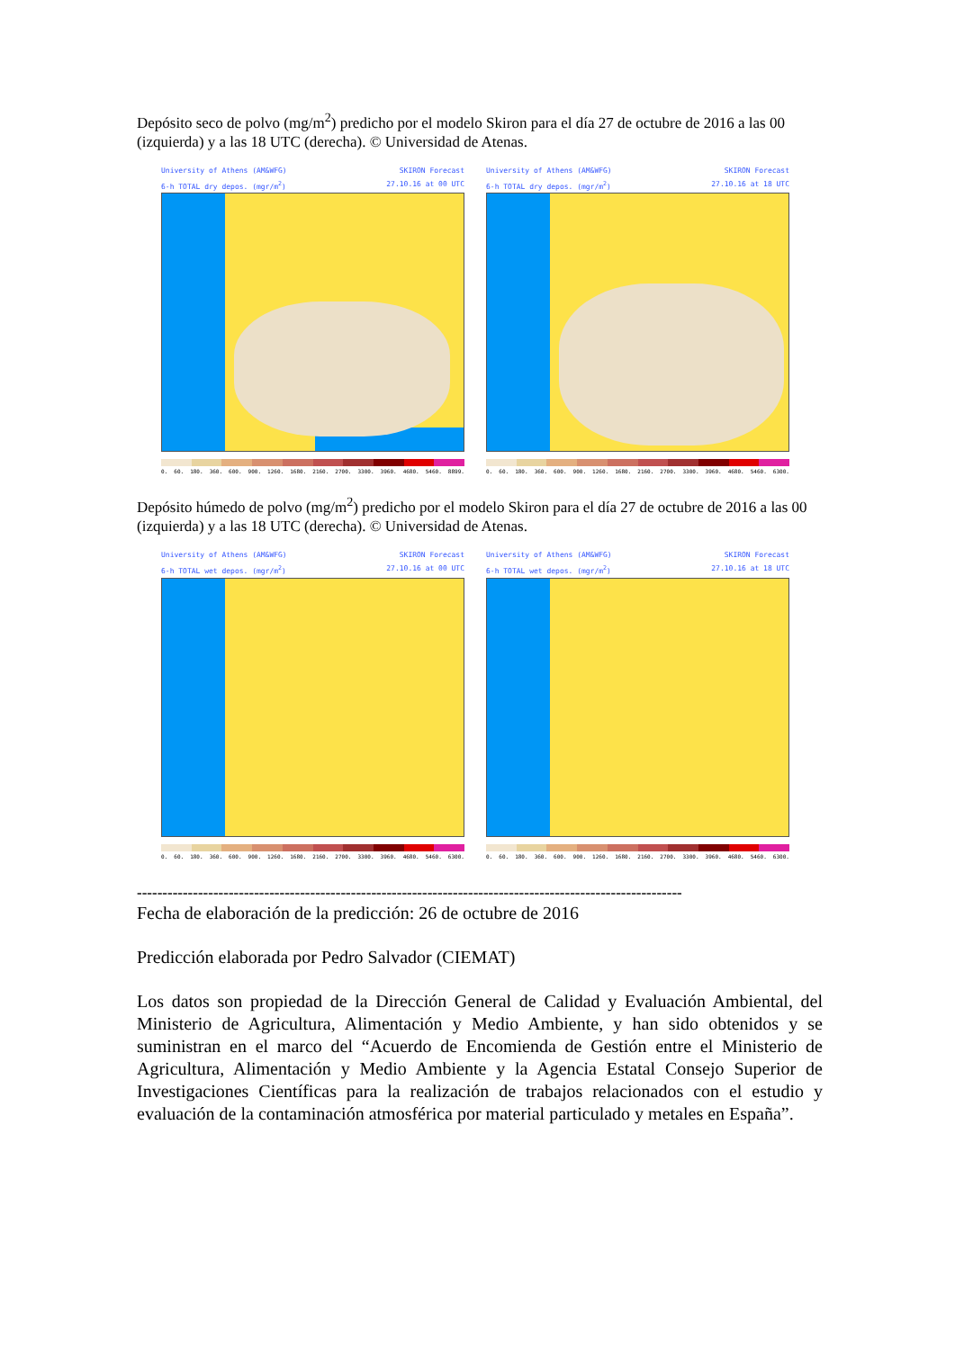Depósito seco de polvo (mg/m<sup>2</sup>) predicho por el modelo Skiron para el día 27 de octubre de 2016 a las 00 (izquierda) y a las 18 UTC (derecha). © Universidad de Atenas.
University of Athens (AM&WFG) SKIRON Forecast
6-h TOTAL dry depos. (mgr/m<sup>2</sup>) 27.10.16 at 00 UTC
0. 60. 180. 360. 600. 900. 1260. 1680. 2160. 2700. 3300. 3960. 4680. 5460. 8899.
University of Athens (AM&WFG) SKIRON Forecast
6-h TOTAL dry depos. (mgr/m<sup>2</sup>) 27.10.16 at 18 UTC
0. 60. 180. 360. 600. 900. 1260. 1680. 2160. 2700. 3300. 3960. 4680. 5460. 6300.
Depósito húmedo de polvo (mg/m<sup>2</sup>) predicho por el modelo Skiron para el día 27 de octubre de 2016 a las 00 (izquierda) y a las 18 UTC (derecha). © Universidad de Atenas.
University of Athens (AM&WFG) SKIRON Forecast
6-h TOTAL wet depos. (mgr/m<sup>2</sup>) 27.10.16 at 00 UTC
0. 60. 180. 360. 600. 900. 1260. 1680. 2160. 2700. 3300. 3960. 4680. 5460. 6300.
University of Athens (AM&WFG) SKIRON Forecast
6-h TOTAL wet depos. (mgr/m<sup>2</sup>) 27.10.16 at 18 UTC
0. 60. 180. 360. 600. 900. 1260. 1680. 2160. 2700. 3300. 3960. 4680. 5460. 6300.
-----------------------------------------------------------------------------------------------------------
Fecha de elaboración de la predicción: 26 de octubre de 2016
Predicción elaborada por Pedro Salvador (CIEMAT)
Los datos son propiedad de la Dirección General de Calidad y Evaluación Ambiental, del Ministerio de Agricultura, Alimentación y Medio Ambiente, y han sido obtenidos y se suministran en el marco del “Acuerdo de Encomienda de Gestión entre el Ministerio de Agricultura, Alimentación y Medio Ambiente y la Agencia Estatal Consejo Superior de Investigaciones Científicas para la realización de trabajos relacionados con el estudio y evaluación de la contaminación atmosférica por material particulado y metales en España”.